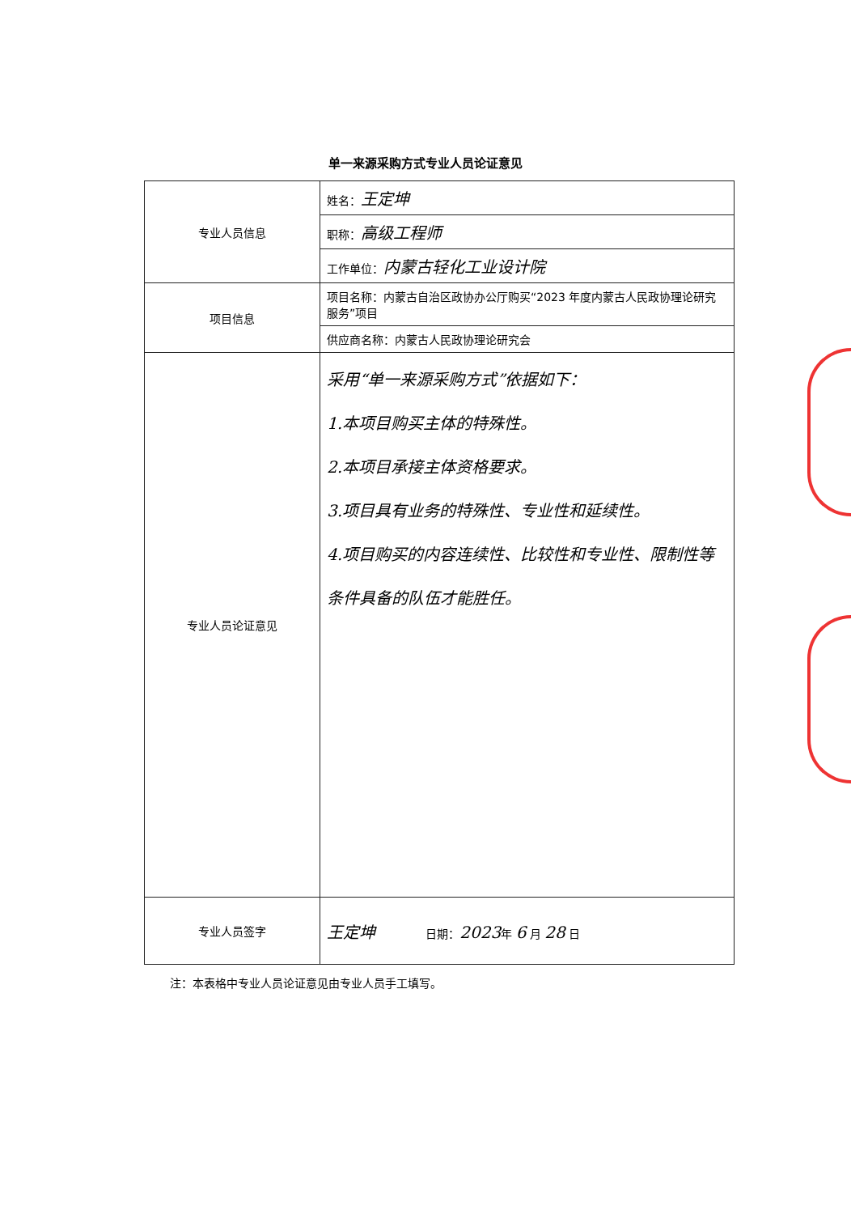单一来源采购方式专业人员论证意见
| 专业人员信息 | 姓名： 王定坤 |
| | 职称： 高级工程师 |
| | 工作单位： 内蒙古轻化工业设计院 |
| 项目信息 | 项目名称：内蒙古自治区政协办公厅购买“2023 年度内蒙古人民政协理论研究服务”项目 |
| | 供应商名称：内蒙古人民政协理论研究会 |
| 专业人员论证意见 | 采用“单一来源采购方式”依据如下： 1.本项目购买主体的特殊性。 2.本项目承接主体资格要求。 3.项目具有业务的特殊性、专业性和延续性。 4.项目购买的内容连续性、比较性和专业性、限制性等条件具备的队伍才能胜任。 |
| 专业人员签字 | 王定坤 日期： 2023 年 6 月 28 日 |
注：本表格中专业人员论证意见由专业人员手工填写。